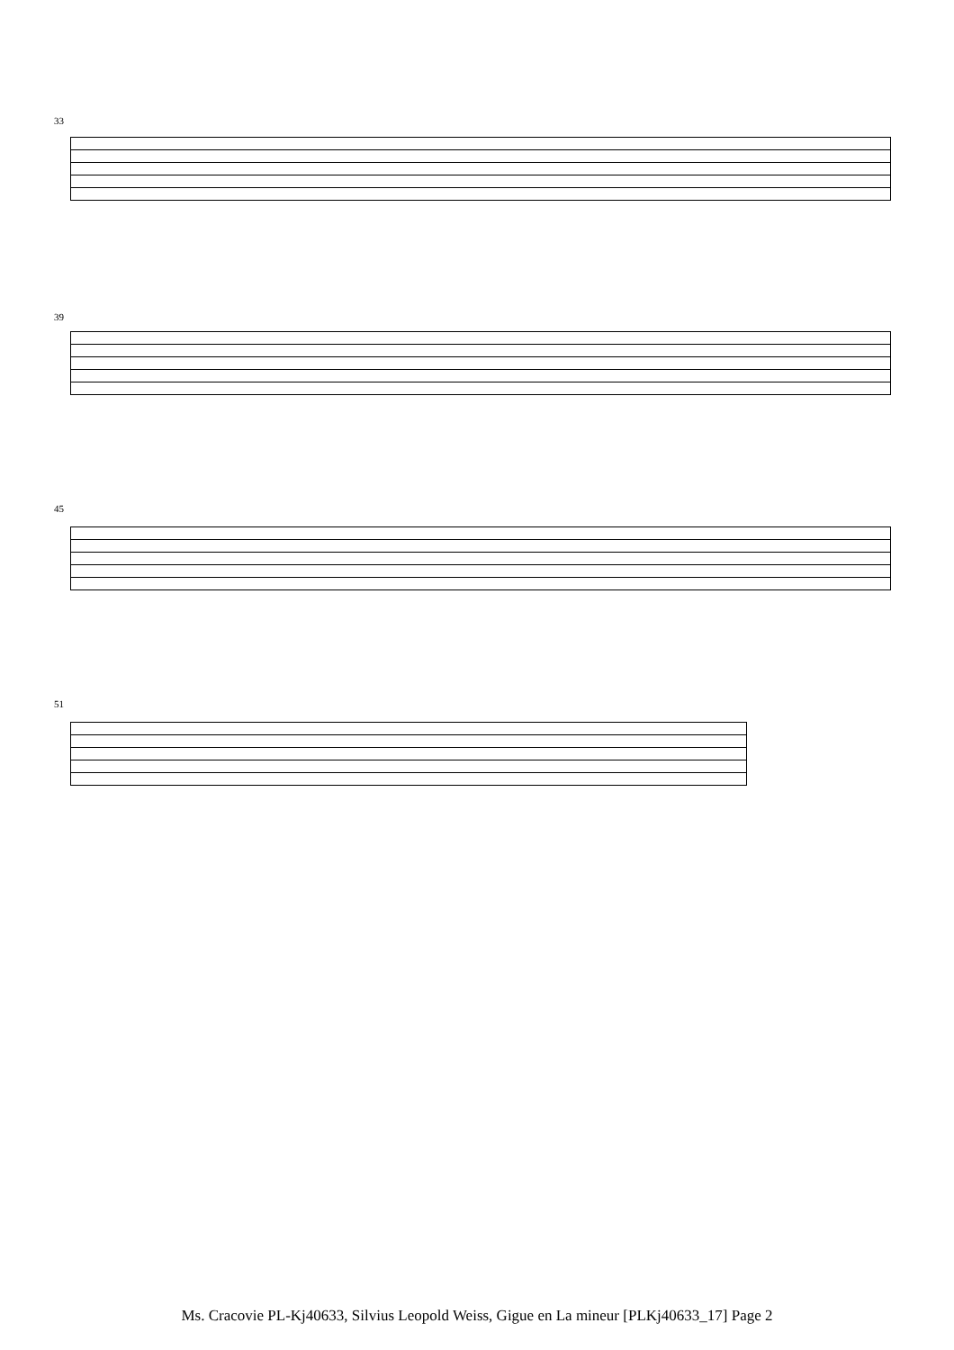33
39
45
51
Ms. Cracovie PL-Kj40633, Silvius Leopold Weiss, Gigue en La mineur [PLKj40633_17] Page 2